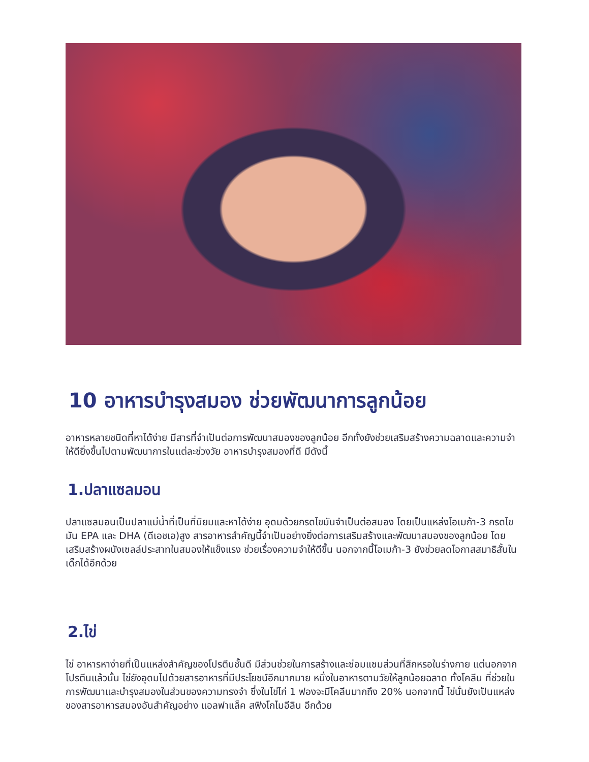10 อาหารบำรุงสมอง ช่วยพัฒนาการลูกน้อย
อาหารหลายชนิดที่หาได้ง่าย มีสารที่จำเป็นต่อการพัฒนาสมองของลูกน้อย อีกทั้งยังช่วยเสริมสร้างความฉลาดและความจำให้ดียิ่งขึ้นไปตามพัฒนาการในแต่ละช่วงวัย อาหารบำรุงสมองที่ดี มีดังนี้
1.ปลาแซลมอน
ปลาแซลมอนเป็นปลาแม่น้ำที่เป็นที่นิยมและหาได้ง่าย อุดมด้วยกรดไขมันจำเป็นต่อสมอง โดยเป็นแหล่งโอเมก้า-3 กรดไขมัน EPA และ DHA (ดีเอชเอ)สูง สารอาหารสำคัญนี้จำเป็นอย่างยิ่งต่อการเสริมสร้างและพัฒนาสมองของลูกน้อย โดยเสริมสร้างผนังเซลล์ประสาทในสมองให้แข็งแรง ช่วยเรื่องความจำให้ดีขึ้น นอกจากนี้โอเมก้า-3 ยังช่วยลดโอกาสสมาธิสั้นในเด็กได้อีกด้วย
2.ไข่
ไข่ อาหารหาง่ายที่เป็นแหล่งสำคัญของโปรตีนชั้นดี มีส่วนช่วยในการสร้างและซ่อมแซมส่วนที่สึกหรอในร่างกาย แต่นอกจากโปรตีนแล้วนั้น ไข่ยังอุดมไปด้วยสารอาหารที่มีประโยชน์อีกมากมาย หนึ่งในอาหารตามวัยให้ลูกน้อยฉลาด ทั้งโคลีน ที่ช่วยในการพัฒนาและบำรุงสมองในส่วนของความทรงจำ ซึ่งในไข่ไก่ 1 ฟองจะมีโคลีนมากถึง 20% นอกจากนี้ ไข่นั้นยังเป็นแหล่งของสารอาหารสมองอันสำคัญอย่าง แอลฟาแล็ค สฟิงโกไมอีลิน อีกด้วย